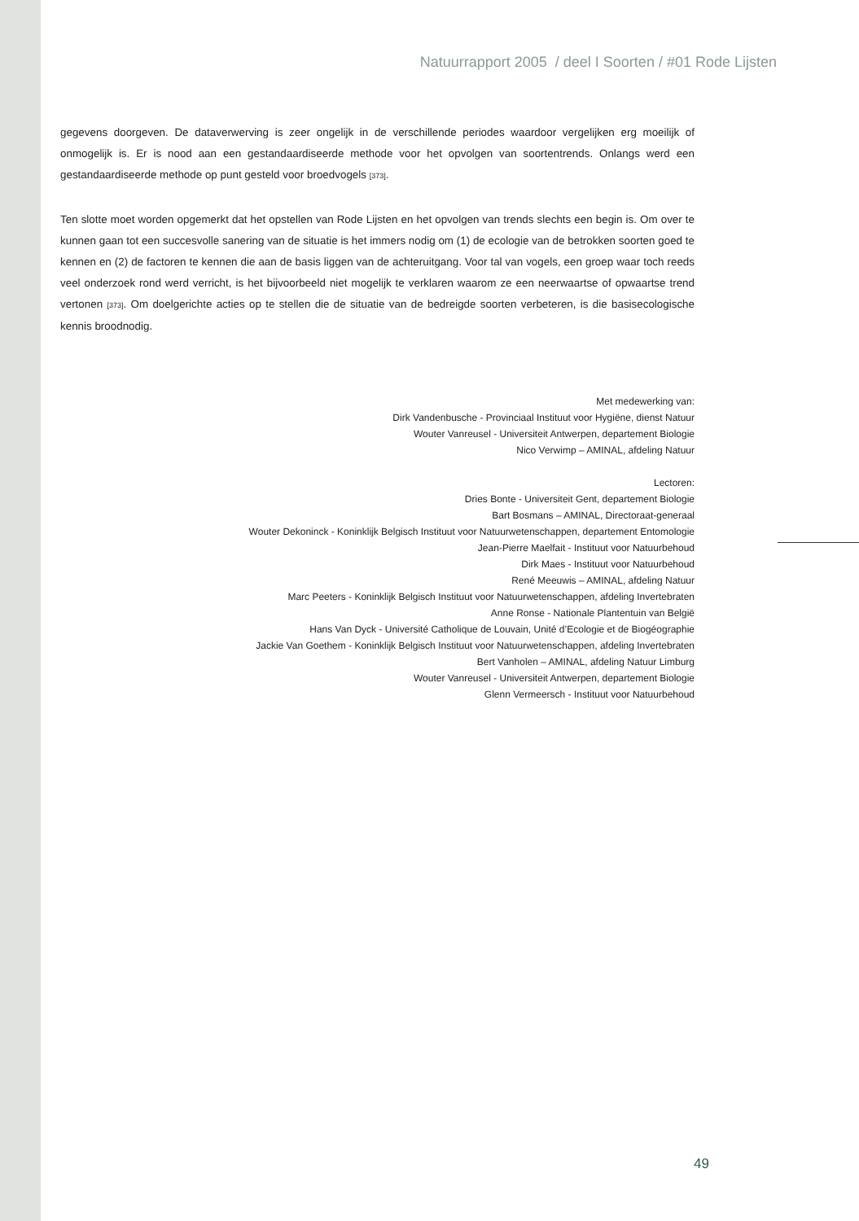Natuurrapport 2005 / deel I Soorten / #01 Rode Lijsten
gegevens doorgeven. De dataverwerving is zeer ongelijk in de verschillende periodes waardoor vergelijken erg moeilijk of onmogelijk is. Er is nood aan een gestandaardiseerde methode voor het opvolgen van soortentrends. Onlangs werd een gestandaardiseerde methode op punt gesteld voor broedvogels [373].
Ten slotte moet worden opgemerkt dat het opstellen van Rode Lijsten en het opvolgen van trends slechts een begin is. Om over te kunnen gaan tot een succesvolle sanering van de situatie is het immers nodig om (1) de ecologie van de betrokken soorten goed te kennen en (2) de factoren te kennen die aan de basis liggen van de achteruitgang. Voor tal van vogels, een groep waar toch reeds veel onderzoek rond werd verricht, is het bijvoorbeeld niet mogelijk te verklaren waarom ze een neerwaartse of opwaartse trend vertonen [373]. Om doelgerichte acties op te stellen die de situatie van de bedreigde soorten verbeteren, is die basisecologische kennis broodnodig.
Met medewerking van:
Dirk Vandenbusche - Provinciaal Instituut voor Hygiëne, dienst Natuur
Wouter Vanreusel - Universiteit Antwerpen, departement Biologie
Nico Verwimp – AMINAL, afdeling Natuur
Lectoren:
Dries Bonte - Universiteit Gent, departement Biologie
Bart Bosmans – AMINAL, Directoraat-generaal
Wouter Dekoninck - Koninklijk Belgisch Instituut voor Natuurwetenschappen, departement Entomologie
Jean-Pierre Maelfait - Instituut voor Natuurbehoud
Dirk Maes - Instituut voor Natuurbehoud
René Meeuwis – AMINAL, afdeling Natuur
Marc Peeters - Koninklijk Belgisch Instituut voor Natuurwetenschappen, afdeling Invertebraten
Anne Ronse - Nationale Plantentuin van België
Hans Van Dyck - Université Catholique de Louvain, Unité d’Ecologie et de Biogéographie
Jackie Van Goethem - Koninklijk Belgisch Instituut voor Natuurwetenschappen, afdeling Invertebraten
Bert Vanholen – AMINAL, afdeling Natuur Limburg
Wouter Vanreusel - Universiteit Antwerpen, departement Biologie
Glenn Vermeersch - Instituut voor Natuurbehoud
49